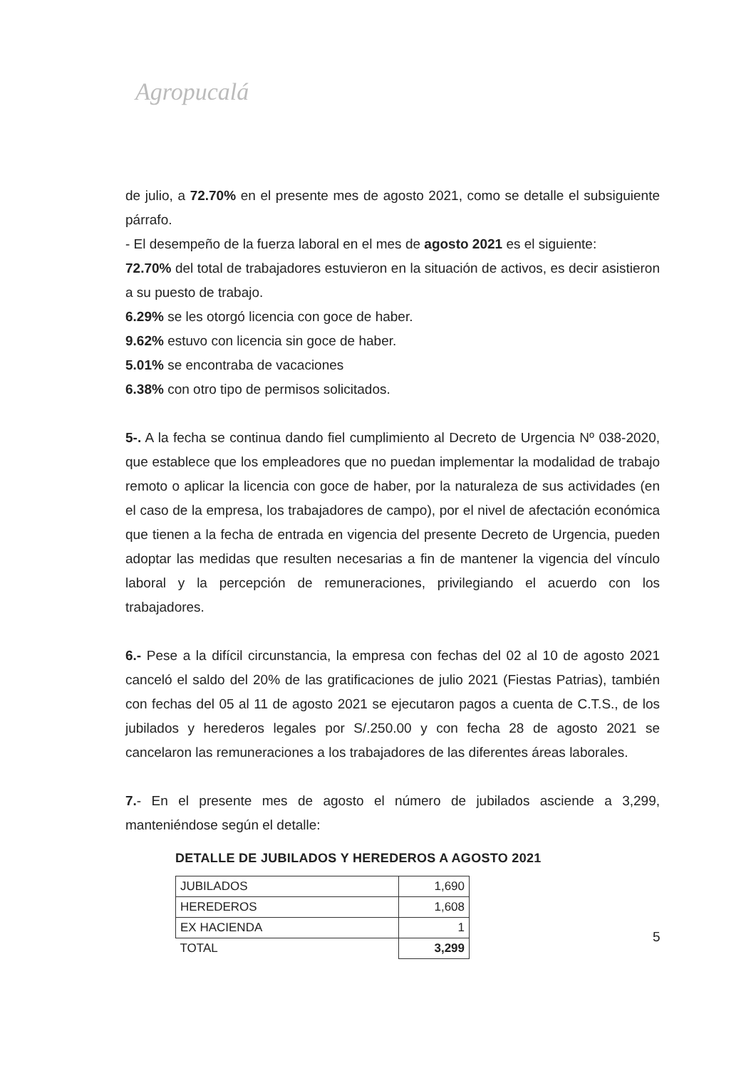Agropucalá
de julio, a 72.70% en el presente mes de agosto 2021, como se detalle el subsiguiente párrafo.
- El desempeño de la fuerza laboral en el mes de agosto 2021 es el siguiente:
72.70% del total de trabajadores estuvieron en la situación de activos, es decir asistieron a su puesto de trabajo.
6.29% se les otorgó licencia con goce de haber.
9.62% estuvo con licencia sin goce de haber.
5.01% se encontraba de vacaciones
6.38% con otro tipo de permisos solicitados.
5-. A la fecha se continua dando fiel cumplimiento al Decreto de Urgencia Nº 038-2020, que establece que los empleadores que no puedan implementar la modalidad de trabajo remoto o aplicar la licencia con goce de haber, por la naturaleza de sus actividades (en el caso de la empresa, los trabajadores de campo), por el nivel de afectación económica que tienen a la fecha de entrada en vigencia del presente Decreto de Urgencia, pueden adoptar las medidas que resulten necesarias a fin de mantener la vigencia del vínculo laboral y la percepción de remuneraciones, privilegiando el acuerdo con los trabajadores.
6.- Pese a la difícil circunstancia, la empresa con fechas del 02 al 10 de agosto 2021 canceló el saldo del 20% de las gratificaciones de julio 2021 (Fiestas Patrias), también con fechas del 05 al 11 de agosto 2021 se ejecutaron pagos a cuenta de C.T.S., de los jubilados y herederos legales por S/.250.00 y con fecha 28 de agosto 2021 se cancelaron las remuneraciones a los trabajadores de las diferentes áreas laborales.
7.- En el presente mes de agosto el número de jubilados asciende a 3,299, manteniéndose según el detalle:
DETALLE DE JUBILADOS Y HEREDEROS A AGOSTO 2021
| JUBILADOS | 1,690 |
| HEREDEROS | 1,608 |
| EX HACIENDA | 1 |
| TOTAL | 3,299 |
5